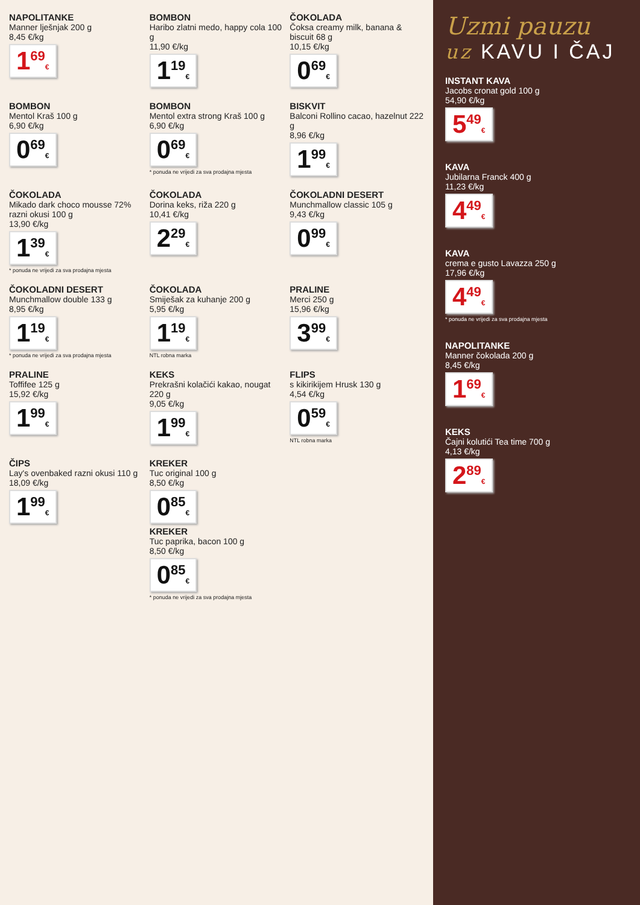NAPOLITANKE
Manner lješnjak 200 g
8,45 €/kg
1<sup>69</sup>€
BOMBON
Haribo zlatni medo, happy cola 100 g
11,90 €/kg
1<sup>19</sup>€
ČOKOLADA
Čoksa creamy milk, banana & biscuit 68 g
10,15 €/kg
0<sup>69</sup>€
BOMBON
Mentol Kraš 100 g
6,90 €/kg
0<sup>69</sup>€
BOMBON
Mentol extra strong Kraš 100 g
6,90 €/kg
0<sup>69</sup>€
* ponuda ne vrijedi za sva prodajna mjesta
BISKVIT
Balconi Rollino cacao, hazelnut 222 g
8,96 €/kg
1<sup>99</sup>€
ČOKOLADA
Mikado dark choco mousse 72% razni okusi 100 g
13,90 €/kg
1<sup>39</sup>€
* ponuda ne vrijedi za sva prodajna mjesta
ČOKOLADA
Dorina keks, riža 220 g
10,41 €/kg
2<sup>29</sup>€
ČOKOLADNI DESERT
Munchmallow classic 105 g
9,43 €/kg
0<sup>99</sup>€
ČOKOLADNI DESERT
Munchmallow double 133 g
8,95 €/kg
1<sup>19</sup>€
* ponuda ne vrijedi za sva prodajna mjesta
ČOKOLADA
Smiješak za kuhanje 200 g
5,95 €/kg
1<sup>19</sup>€
NTL robna marka
PRALINE
Merci 250 g
15,96 €/kg
3<sup>99</sup>€
PRALINE
Toffifee 125 g
15,92 €/kg
1<sup>99</sup>€
KEKS
Prekrašni kolačići kakao, nougat 220 g
9,05 €/kg
1<sup>99</sup>€
FLIPS
s kikirikijem Hrusk 130 g
4,54 €/kg
0<sup>59</sup>€
NTL robna marka
ČIPS
Lay's ovenbaked razni okusi 110 g
18,09 €/kg
1<sup>99</sup>€
KREKER
Tuc original 100 g
8,50 €/kg
0<sup>85</sup>€
KREKER
Tuc paprika, bacon 100 g
8,50 €/kg
0<sup>85</sup>€
* ponuda ne vrijedi za sva prodajna mjesta
Uzmi pauzu
uz KAVU I ČAJ
INSTANT KAVA
Jacobs cronat gold 100 g
54,90 €/kg
5<sup>49</sup>€
KAVA
Jubilarna Franck 400 g
11,23 €/kg
4<sup>49</sup>€
KAVA
crema e gusto Lavazza 250 g
17,96 €/kg
4<sup>49</sup>€
* ponuda ne vrijedi za sva prodajna mjesta
NAPOLITANKE
Manner čokolada 200 g
8,45 €/kg
1<sup>69</sup>€
KEKS
Čajni kolutići Tea time 700 g
4,13 €/kg
2<sup>89</sup>€